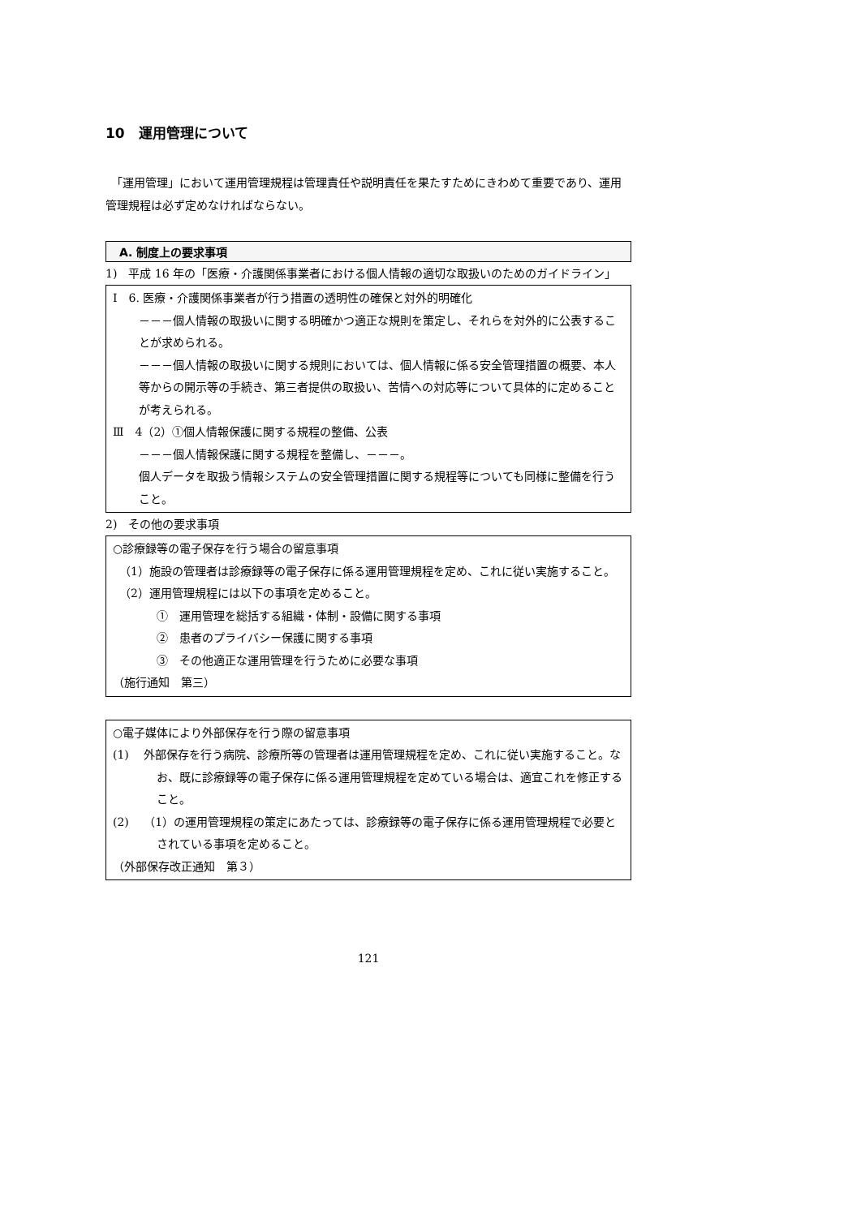10　運用管理について
　「運用管理」において運用管理規程は管理責任や説明責任を果たすためにきわめて重要であり、運用管理規程は必ず定めなければならない。
A. 制度上の要求事項
1)　平成 16 年の「医療・介護関係事業者における個人情報の適切な取扱いのためのガイドライン」
Ⅰ　6. 医療・介護関係事業者が行う措置の透明性の確保と対外的明確化
－－－個人情報の取扱いに関する明確かつ適正な規則を策定し、それらを対外的に公表することが求められる。
－－－個人情報の取扱いに関する規則においては、個人情報に係る安全管理措置の概要、本人等からの開示等の手続き、第三者提供の取扱い、苦情への対応等について具体的に定めることが考えられる。
Ⅲ　4（2）①個人情報保護に関する規程の整備、公表
－－－個人情報保護に関する規程を整備し、－－－。
個人データを取扱う情報システムの安全管理措置に関する規程等についても同様に整備を行うこと。
2)　その他の要求事項
○診療録等の電子保存を行う場合の留意事項
（1）施設の管理者は診療録等の電子保存に係る運用管理規程を定め、これに従い実施すること。
（2）運用管理規程には以下の事項を定めること。
①　運用管理を総括する組織・体制・設備に関する事項
②　患者のプライバシー保護に関する事項
③　その他適正な運用管理を行うために必要な事項
（施行通知　第三）
○電子媒体により外部保存を行う際の留意事項
(1)　 外部保存を行う病院、診療所等の管理者は運用管理規程を定め、これに従い実施すること。なお、既に診療録等の電子保存に係る運用管理規程を定めている場合は、適宜これを修正すること。
(2)　 （1）の運用管理規程の策定にあたっては、診療録等の電子保存に係る運用管理規程で必要とされている事項を定めること。
（外部保存改正通知　第３）
121